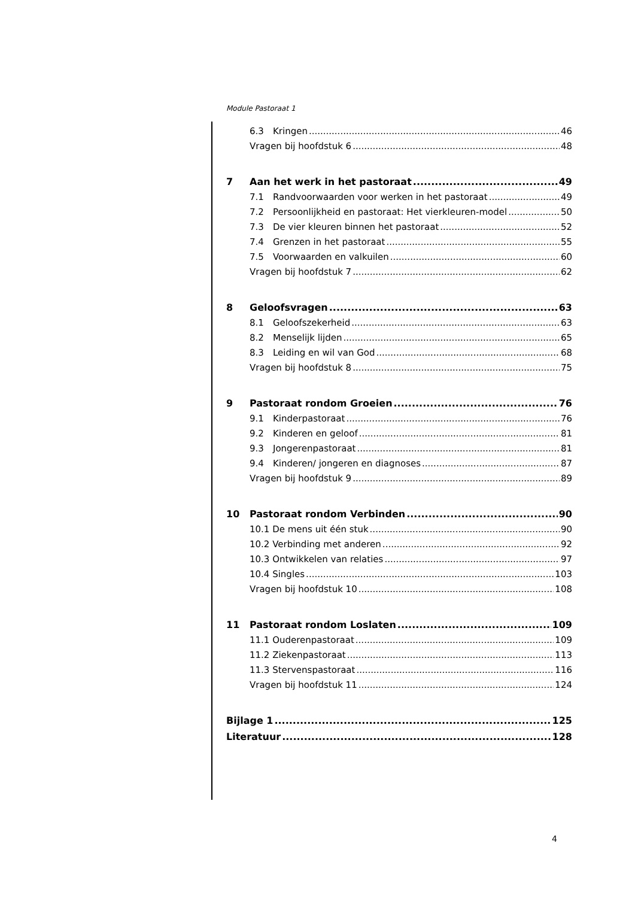Module Pastoraat 1
6.3 Kringen 46
Vragen bij hoofdstuk 6 48
7 Aan het werk in het pastoraat 49
7.1 Randvoorwaarden voor werken in het pastoraat 49
7.2 Persoonlijkheid en pastoraat: Het vierkleuren-model 50
7.3 De vier kleuren binnen het pastoraat 52
7.4 Grenzen in het pastoraat 55
7.5 Voorwaarden en valkuilen 60
Vragen bij hoofdstuk 7 62
8 Geloofsvragen 63
8.1 Geloofszekerheid 63
8.2 Menselijk lijden 65
8.3 Leiding en wil van God 68
Vragen bij hoofdstuk 8 75
9 Pastoraat rondom Groeien 76
9.1 Kinderpastoraat 76
9.2 Kinderen en geloof 81
9.3 Jongerenpastoraat 81
9.4 Kinderen/ jongeren en diagnoses 87
Vragen bij hoofdstuk 9 89
10 Pastoraat rondom Verbinden 90
10.1 De mens uit één stuk 90
10.2 Verbinding met anderen 92
10.3 Ontwikkelen van relaties 97
10.4 Singles 103
Vragen bij hoofdstuk 10 108
11 Pastoraat rondom Loslaten 109
11.1 Ouderenpastoraat 109
11.2 Ziekenpastoraat 113
11.3 Stervenspastoraat 116
Vragen bij hoofdstuk 11 124
Bijlage 1 125
Literatuur 128
4